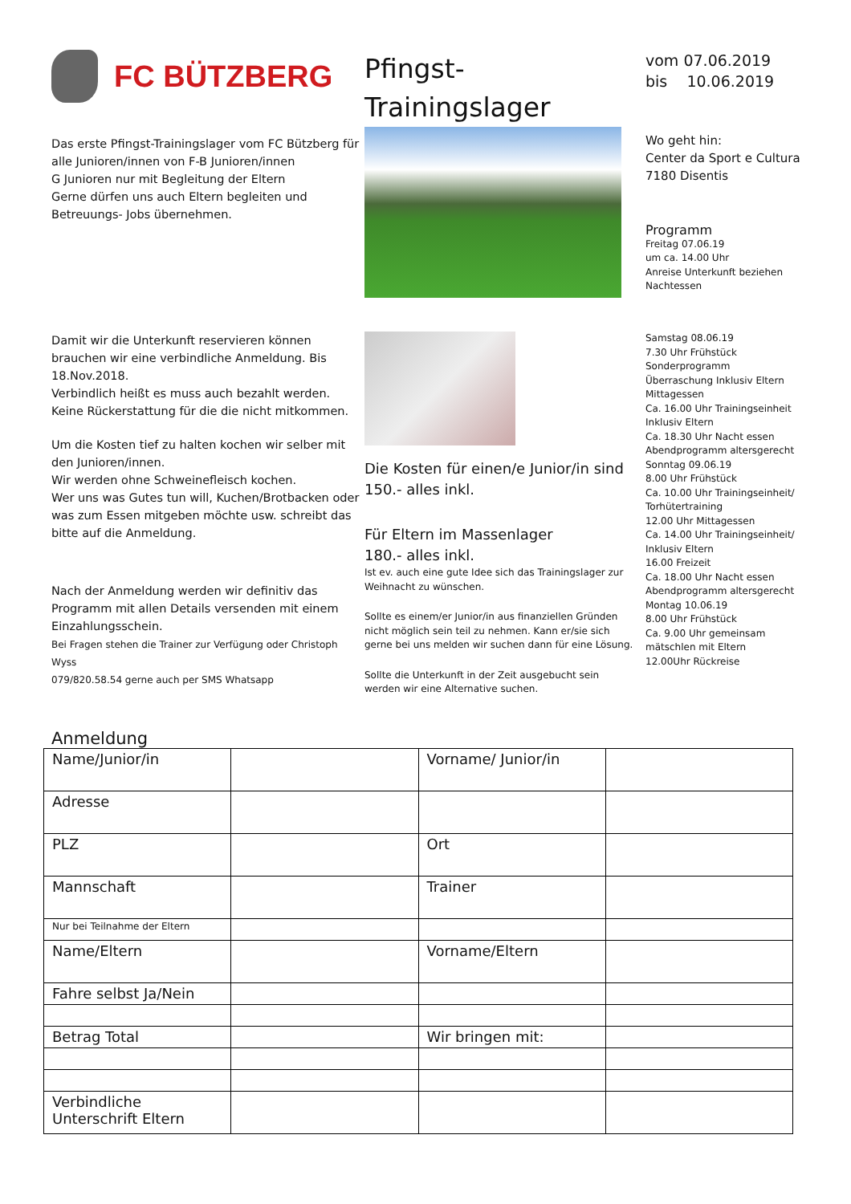FC BÜTZBERG
Pfingst-
Trainingslager
vom 07.06.2019
bis 10.06.2019
Das erste Pfingst-Trainingslager vom FC Bützberg für alle Junioren/innen von F-B Junioren/innen
G Junioren nur mit Begleitung der Eltern
Gerne dürfen uns auch Eltern begleiten und Betreuungs- Jobs übernehmen.
Wo geht hin:
Center da Sport e Cultura
7180 Disentis
Programm
Freitag 07.06.19
um ca. 14.00 Uhr
Anreise Unterkunft beziehen
Nachtessen
Damit wir die Unterkunft reservieren können brauchen wir eine verbindliche Anmeldung. Bis 18.Nov.2018.
Verbindlich heißt es muss auch bezahlt werden. Keine Rückerstattung für die die nicht mitkommen.
Um die Kosten tief zu halten kochen wir selber mit den Junioren/innen.
Wir werden ohne Schweinefleisch kochen.
Wer uns was Gutes tun will, Kuchen/Brotbacken oder was zum Essen mitgeben möchte usw. schreibt das bitte auf die Anmeldung.
Nach der Anmeldung werden wir definitiv das Programm mit allen Details versenden mit einem Einzahlungsschein.
Bei Fragen stehen die Trainer zur Verfügung oder Christoph Wyss
079/820.58.54 gerne auch per SMS Whatsapp
Die Kosten für einen/e Junior/in sind 150.- alles inkl.
Für Eltern im Massenlager
180.- alles inkl.
Ist ev. auch eine gute Idee sich das Trainingslager zur Weihnacht zu wünschen.
Sollte es einem/er Junior/in aus finanziellen Gründen nicht möglich sein teil zu nehmen. Kann er/sie sich gerne bei uns melden wir suchen dann für eine Lösung.
Sollte die Unterkunft in der Zeit ausgebucht sein werden wir eine Alternative suchen.
Samstag 08.06.19
7.30 Uhr Frühstück
Sonderprogramm
Überraschung Inklusiv Eltern
Mittagessen
Ca. 16.00 Uhr Trainingseinheit Inklusiv Eltern
Ca. 18.30 Uhr Nacht essen
Abendprogramm altersgerecht
Sonntag 09.06.19
8.00 Uhr Frühstück
Ca. 10.00 Uhr Trainingseinheit/ Torhütertraining
12.00 Uhr Mittagessen
Ca. 14.00 Uhr Trainingseinheit/ Inklusiv Eltern
16.00 Freizeit
Ca. 18.00 Uhr Nacht essen
Abendprogramm altersgerecht
Montag 10.06.19
8.00 Uhr Frühstück
Ca. 9.00 Uhr gemeinsam mätschlen mit Eltern
12.00Uhr Rückreise
Anmeldung
| Name/Junior/in | | Vorname/ Junior/in | |
| Adresse | | | |
| PLZ | | Ort | |
| Mannschaft | | Trainer | |
| Nur bei Teilnahme der Eltern | | | |
| Name/Eltern | | Vorname/Eltern | |
| Fahre selbst Ja/Nein | | | |
| Betrag Total | | Wir bringen mit: | |
| Verbindliche Unterschrift Eltern | | | |